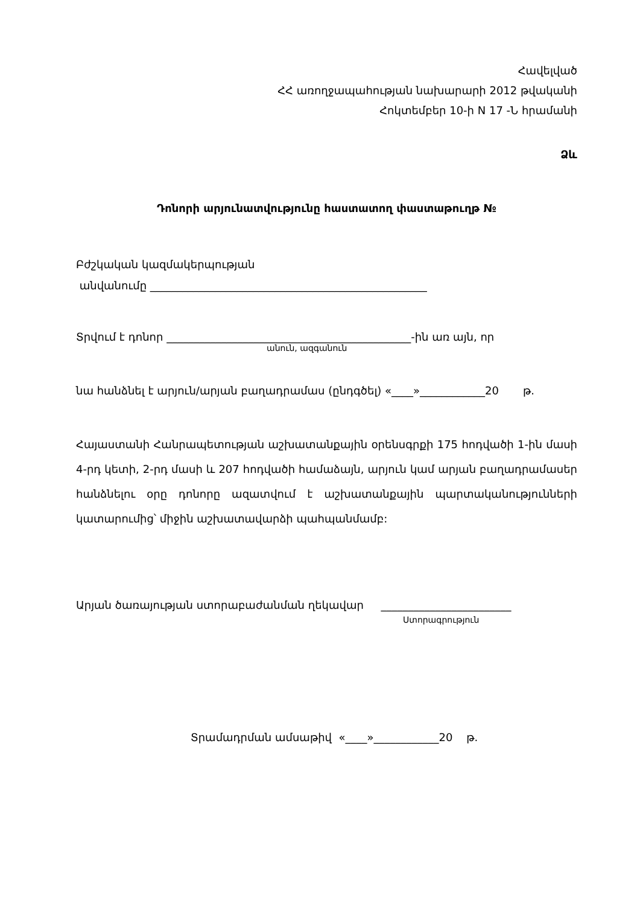Հավելված
ՀՀ առողջապահության նախարարի 2012 թվականի
Հոկտեմբեր 10-ի N 17 -Ն հրամանի
Ձև
Դոնորի արյունատվությունը հաստատող փաստաթուղթ №
Բժշկական կազմակերպության
անվանումը ___________________________________________________
Տրվում է դոնոր _____________________________________________-ին առ այն, որ
անուն, ազգանուն
նա հանձնել է արյուն/արյան բաղադրամաս (ընդգծել) «____»____________20 թ.
Հայաստանի Հանրապետության աշխատանքային օրենսգրքի 175 հոդվածի 1-ին մասի 4-րդ կետի, 2-րդ մասի և 207 հոդվածի համաձայն, արյուն կամ արյան բաղադրամասեր հանձնելու օրը դոնորը ազատվում է աշխատանքային պարտականությունների կատարումից՝ միջին աշխատավարձի պահպանմամբ:
Արյան ծառայության ստորաբաժանման ղեկավար ________________________
Ստորագրություն
Տրամադրման ամսաթիվ «____»____________20 թ.